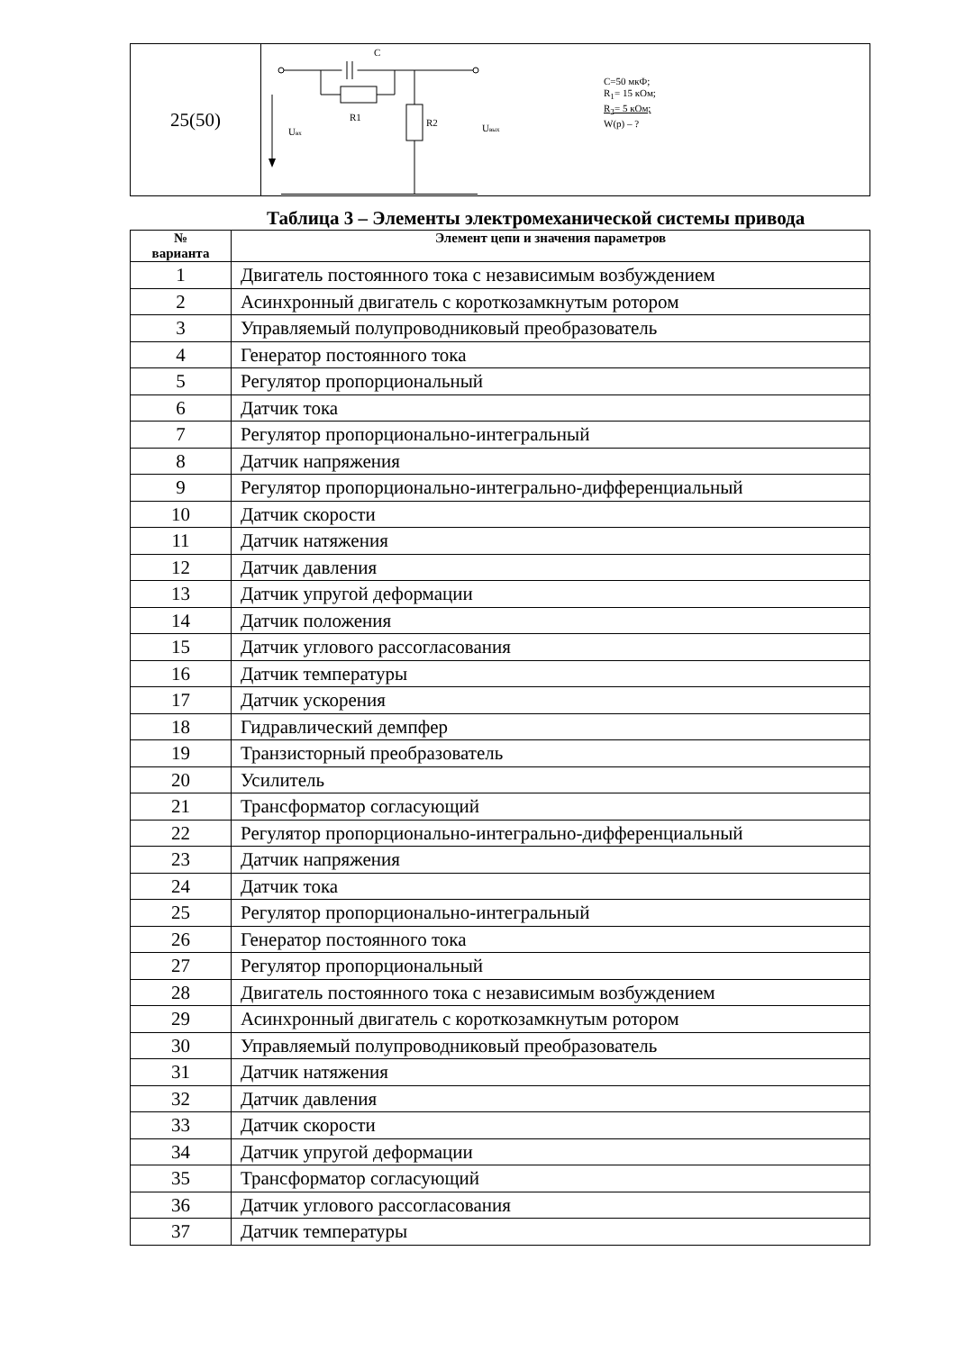| 25(50) | C R1 R2 U вх U вых C=50 мкФ; R<sub>1</sub>= 15 кОм; R<sub>2</sub>= 5 кОм; W(p) – ? |
Таблица 3 – Элементы электромеханической системы привода
| № варианта | Элемент цепи и значения параметров |
| --- | --- |
| 1 | Двигатель постоянного тока с независимым возбуждением |
| 2 | Асинхронный двигатель с короткозамкнутым ротором |
| 3 | Управляемый полупроводниковый преобразователь |
| 4 | Генератор постоянного тока |
| 5 | Регулятор пропорциональный |
| 6 | Датчик тока |
| 7 | Регулятор пропорционально-интегральный |
| 8 | Датчик напряжения |
| 9 | Регулятор пропорционально-интегрально-дифференциальный |
| 10 | Датчик скорости |
| 11 | Датчик натяжения |
| 12 | Датчик давления |
| 13 | Датчик упругой деформации |
| 14 | Датчик положения |
| 15 | Датчик углового рассогласования |
| 16 | Датчик температуры |
| 17 | Датчик ускорения |
| 18 | Гидравлический демпфер |
| 19 | Транзисторный преобразователь |
| 20 | Усилитель |
| 21 | Трансформатор согласующий |
| 22 | Регулятор пропорционально-интегрально-дифференциальный |
| 23 | Датчик напряжения |
| 24 | Датчик тока |
| 25 | Регулятор пропорционально-интегральный |
| 26 | Генератор постоянного тока |
| 27 | Регулятор пропорциональный |
| 28 | Двигатель постоянного тока с независимым возбуждением |
| 29 | Асинхронный двигатель с короткозамкнутым ротором |
| 30 | Управляемый полупроводниковый преобразователь |
| 31 | Датчик натяжения |
| 32 | Датчик давления |
| 33 | Датчик скорости |
| 34 | Датчик упругой деформации |
| 35 | Трансформатор согласующий |
| 36 | Датчик углового рассогласования |
| 37 | Датчик температуры |